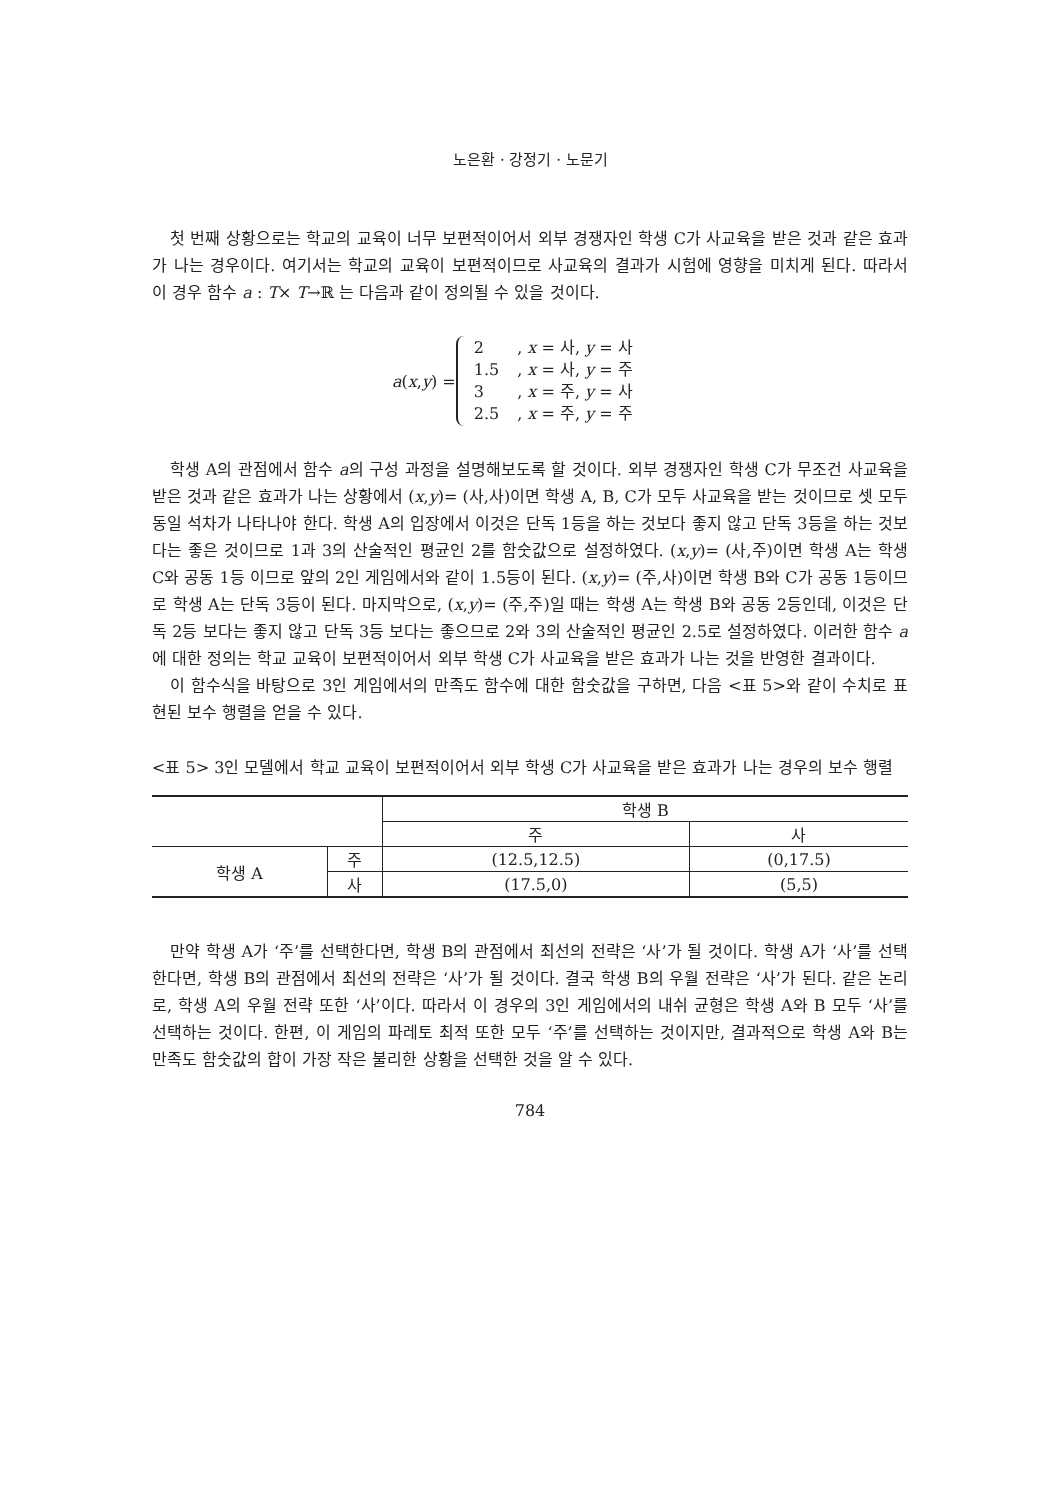노은환 · 강정기 · 노문기
첫 번째 상황으로는 학교의 교육이 너무 보편적이어서 외부 경쟁자인 학생 C가 사교육을 받은 것과 같은 효과가 나는 경우이다. 여기서는 학교의 교육이 보편적이므로 사교육의 결과가 시험에 영향을 미치게 된다. 따라서 이 경우 함수 a : T× T→ℝ 는 다음과 같이 정의될 수 있을 것이다.
a(x,y) =
| 2 | , x = 사, y = 사 |
| 1.5 | , x = 사, y = 주 |
| 3 | , x = 주, y = 사 |
| 2.5 | , x = 주, y = 주 |
학생 A의 관점에서 함수 a의 구성 과정을 설명해보도록 할 것이다. 외부 경쟁자인 학생 C가 무조건 사교육을 받은 것과 같은 효과가 나는 상황에서 (x,y)= (사,사)이면 학생 A, B, C가 모두 사교육을 받는 것이므로 셋 모두 동일 석차가 나타나야 한다. 학생 A의 입장에서 이것은 단독 1등을 하는 것보다 좋지 않고 단독 3등을 하는 것보다는 좋은 것이므로 1과 3의 산술적인 평균인 2를 함숫값으로 설정하였다. (x,y)= (사,주)이면 학생 A는 학생 C와 공동 1등 이므로 앞의 2인 게임에서와 같이 1.5등이 된다. (x,y)= (주,사)이면 학생 B와 C가 공동 1등이므로 학생 A는 단독 3등이 된다. 마지막으로, (x,y)= (주,주)일 때는 학생 A는 학생 B와 공동 2등인데, 이것은 단독 2등 보다는 좋지 않고 단독 3등 보다는 좋으므로 2와 3의 산술적인 평균인 2.5로 설정하였다. 이러한 함수 a에 대한 정의는 학교 교육이 보편적이어서 외부 학생 C가 사교육을 받은 효과가 나는 것을 반영한 결과이다.
이 함수식을 바탕으로 3인 게임에서의 만족도 함수에 대한 함숫값을 구하면, 다음 <표 5>와 같이 수치로 표현된 보수 행렬을 얻을 수 있다.
<표 5> 3인 모델에서 학교 교육이 보편적이어서 외부 학생 C가 사교육을 받은 효과가 나는 경우의 보수 행렬
| | | 학생 B | |
| --- | --- | --- | --- |
| | | 주 | 사 |
| 학생 A | 주 | (12.5,12.5) | (0,17.5) |
| | 사 | (17.5,0) | (5,5) |
만약 학생 A가 ‘주’를 선택한다면, 학생 B의 관점에서 최선의 전략은 ‘사’가 될 것이다. 학생 A가 ‘사’를 선택한다면, 학생 B의 관점에서 최선의 전략은 ‘사’가 될 것이다. 결국 학생 B의 우월 전략은 ‘사’가 된다. 같은 논리로, 학생 A의 우월 전략 또한 ‘사’이다. 따라서 이 경우의 3인 게임에서의 내쉬 균형은 학생 A와 B 모두 ‘사’를 선택하는 것이다. 한편, 이 게임의 파레토 최적 또한 모두 ‘주’를 선택하는 것이지만, 결과적으로 학생 A와 B는 만족도 함숫값의 합이 가장 작은 불리한 상황을 선택한 것을 알 수 있다.
784